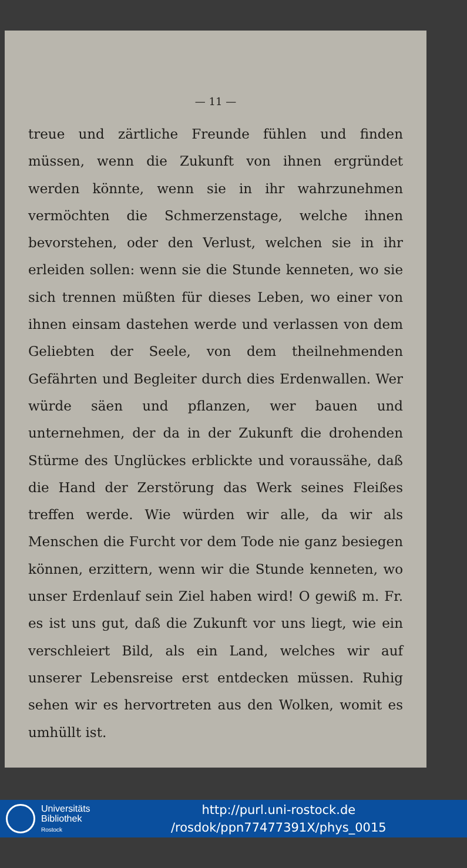— 11 —
treue und zärtliche Freunde fühlen und finden müssen, wenn die Zukunft von ihnen ergründet werden könnte, wenn sie in ihr wahrzunehmen vermöchten die Schmerzenstage, welche ihnen bevorstehen, oder den Verlust, welchen sie in ihr erleiden sollen: wenn sie die Stunde kenneten, wo sie sich trennen müßten für dieses Leben, wo einer von ihnen einsam dastehen werde und verlassen von dem Geliebten der Seele, von dem theilnehmenden Gefährten und Begleiter durch dies Erdenwallen. Wer würde säen und pflanzen, wer bauen und unternehmen, der da in der Zukunft die drohenden Stürme des Unglückes erblickte und voraussähe, daß die Hand der Zerstörung das Werk seines Fleißes treffen werde. Wie würden wir alle, da wir als Menschen die Furcht vor dem Tode nie ganz besiegen können, erzittern, wenn wir die Stunde kenneten, wo unser Erdenlauf sein Ziel haben wird! O gewiß m. Fr. es ist uns gut, daß die Zukunft vor uns liegt, wie ein verschleiert Bild, als ein Land, welches wir auf unserer Lebensreise erst entdecken müssen. Ruhig sehen wir es hervortreten aus den Wolken, womit es umhüllt ist.
Universitäts
Bibliothek
Rostock
http://purl.uni-rostock.de
/rosdok/ppn77477391X/phys_0015